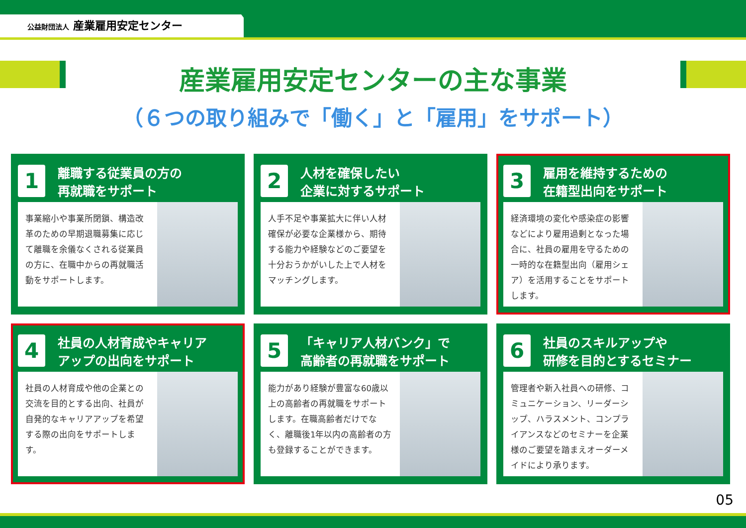公益財団法人 産業雇用安定センター
産業雇用安定センターの主な事業
（６つの取り組みで「働く」と「雇用」をサポート）
1
離職する従業員の方の
再就職をサポート
事業縮小や事業所閉鎖、構造改革のための早期退職募集に応じて離職を余儀なくされる従業員の方に、在職中からの再就職活動をサポートします。
2
人材を確保したい
企業に対するサポート
人手不足や事業拡大に伴い人材確保が必要な企業様から、期待する能力や経験などのご要望を十分おうかがいした上で人材をマッチングします。
3
雇用を維持するための
在籍型出向をサポート
経済環境の変化や感染症の影響などにより雇用過剰となった場合に、社員の雇用を守るための一時的な在籍型出向（雇用シェア）を活用することをサポートします。
4
社員の人材育成やキャリア
アップの出向をサポート
社員の人材育成や他の企業との交流を目的とする出向、社員が自発的なキャリアアップを希望する際の出向をサポートします。
5
「キャリア人材バンク」で
高齢者の再就職をサポート
能力があり経験が豊富な60歳以上の高齢者の再就職をサポートします。在職高齢者だけでなく、離職後1年以内の高齢者の方も登録することができます。
6
社員のスキルアップや
研修を目的とするセミナー
管理者や新入社員への研修、コミュニケーション、リーダーシップ、ハラスメント、コンプライアンスなどのセミナーを企業様のご要望を踏まえオーダーメイドにより承ります。
05